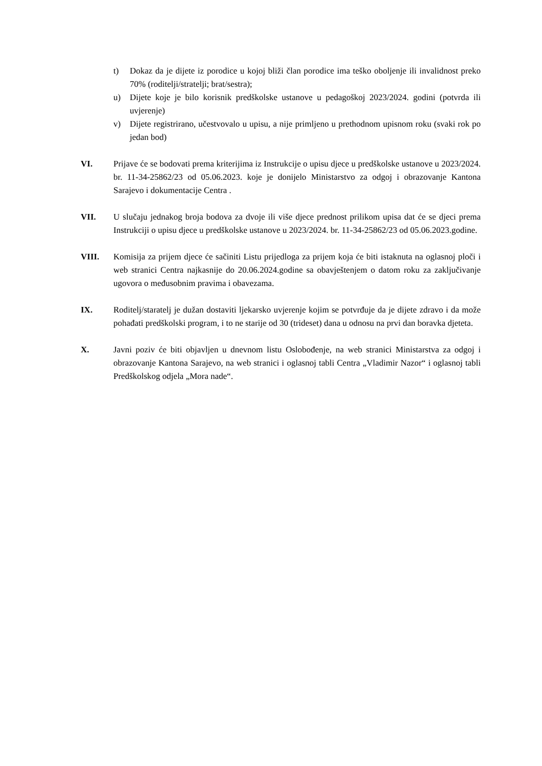t) Dokaz da je dijete iz porodice u kojoj bliži član porodice ima teško oboljenje ili invalidnost preko 70% (roditelji/stratelji; brat/sestra);
u) Dijete koje je bilo korisnik predškolske ustanove u pedagoškoj 2023/2024. godini (potvrda ili uvjerenje)
v) Dijete registrirano, učestvovalo u upisu, a nije primljeno u prethodnom upisnom roku (svaki rok po jedan bod)
VI. Prijave će se bodovati prema kriterijima iz Instrukcije o upisu djece u predškolske ustanove u 2023/2024. br. 11-34-25862/23 od 05.06.2023. koje je donijelo Ministarstvo za odgoj i obrazovanje Kantona Sarajevo i dokumentacije Centra .
VII. U slučaju jednakog broja bodova za dvoje ili više djece prednost prilikom upisa dat će se djeci prema Instrukciji o upisu djece u predškolske ustanove u 2023/2024. br. 11-34-25862/23 od 05.06.2023.godine.
VIII. Komisija za prijem djece će sačiniti Listu prijedloga za prijem koja će biti istaknuta na oglasnoj ploči i web stranici Centra najkasnije do 20.06.2024.godine sa obavještenjem o datom roku za zaključivanje ugovora o međusobnim pravima i obavezama.
IX. Roditelj/staratelj je dužan dostaviti ljekarsko uvjerenje kojim se potvrđuje da je dijete zdravo i da može pohađati predškolski program, i to ne starije od 30 (trideset) dana u odnosu na prvi dan boravka djeteta.
X. Javni poziv će biti objavljen u dnevnom listu Oslobođenje, na web stranici Ministarstva za odgoj i obrazovanje Kantona Sarajevo, na web stranici i oglasnoj tabli Centra „Vladimir Nazor“ i oglasnoj tabli Predškolskog odjela „Mora nade“.